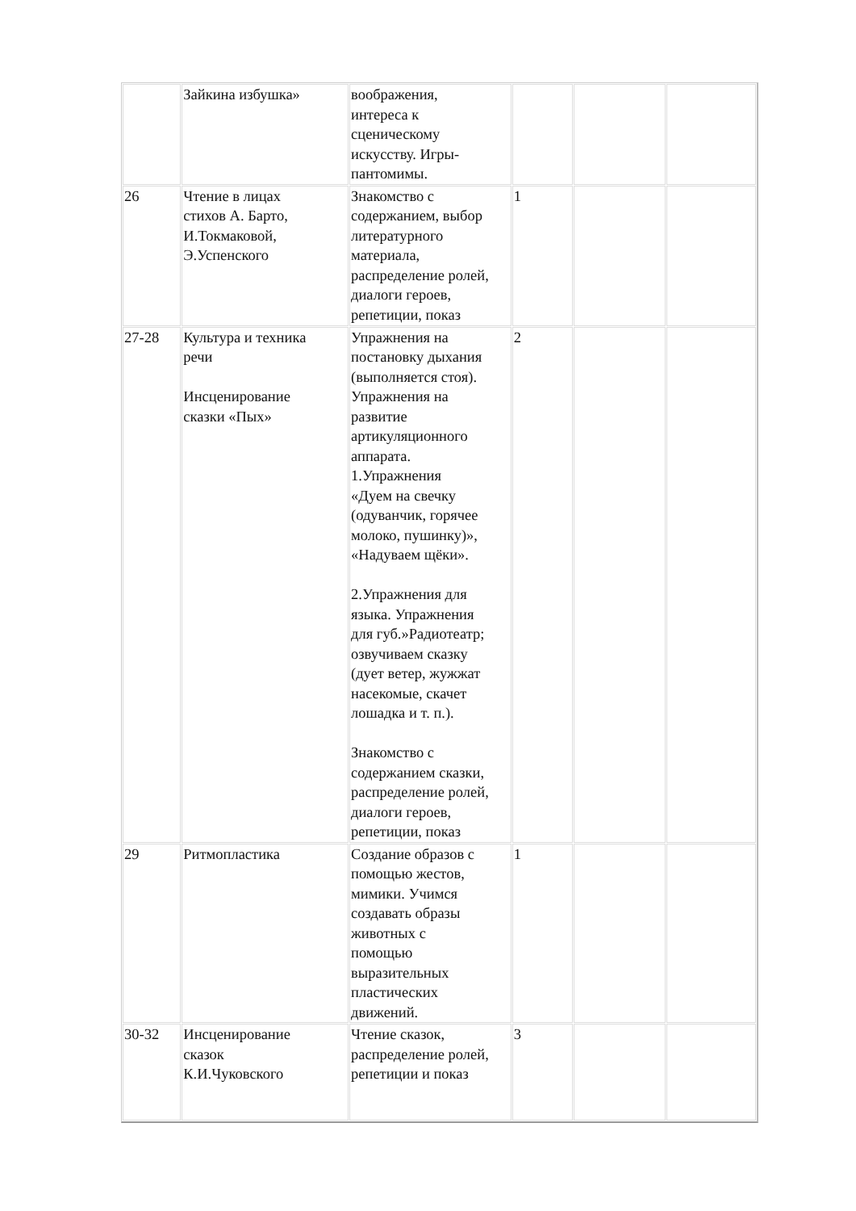| | Зайкина избушка» | воображения, интереса к сценическому искусству. Игры- пантомимы. | | | |
| 26 | Чтение в лицах стихов А. Барто, И.Токмаковой, Э.Успенского | Знакомство с содержанием, выбор литературного материала, распределение ролей, диалоги героев, репетиции, показ | 1 | | |
| 27-28 | Культура и техника речи Инсценирование сказки «Пых» | Упражнения на постановку дыхания (выполняется стоя). Упражнения на развитие артикуляционного аппарата. 1.Упражнения «Дуем на свечку (одуванчик, горячее молоко, пушинку)», «Надуваем щёки». 2.Упражнения для языка. Упражнения для губ.»Радиотеатр; озвучиваем сказку (дует ветер, жужжат насекомые, скачет лошадка и т. п.). Знакомство с содержанием сказки, распределение ролей, диалоги героев, репетиции, показ | 2 | | |
| 29 | Ритмопластика | Создание образов с помощью жестов, мимики. Учимся создавать образы животных с помощью выразительных пластических движений. | 1 | | |
| 30-32 | Инсценирование сказок К.И.Чуковского | Чтение сказок, распределение ролей, репетиции и показ | 3 | | |